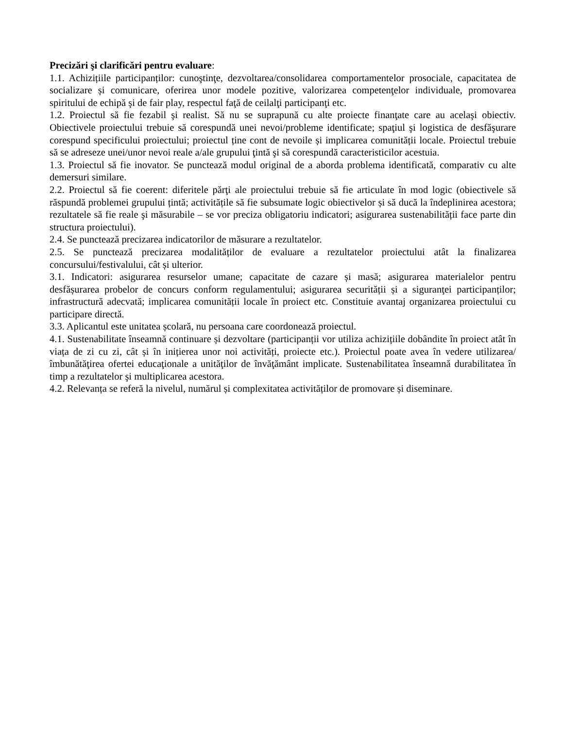Precizări şi clarificări pentru evaluare:
1.1. Achizițiile participanților: cunoştinţe, dezvoltarea/consolidarea comportamentelor prosociale, capacitatea de socializare și comunicare, oferirea unor modele pozitive, valorizarea competenţelor individuale, promovarea spiritului de echipă şi de fair play, respectul faţă de ceilalţi participanţi etc.
1.2. Proiectul să fie fezabil şi realist. Să nu se suprapună cu alte proiecte finanţate care au acelaşi obiectiv. Obiectivele proiectului trebuie să corespundă unei nevoi/probleme identificate; spaţiul şi logistica de desfăşurare corespund specificului proiectului; proiectul ține cont de nevoile și implicarea comunității locale. Proiectul trebuie să se adreseze unei/unor nevoi reale a/ale grupului ţintă şi să corespundă caracteristicilor acestuia.
1.3. Proiectul să fie inovator. Se punctează modul original de a aborda problema identificată, comparativ cu alte demersuri similare.
2.2. Proiectul să fie coerent: diferitele părţi ale proiectului trebuie să fie articulate în mod logic (obiectivele să răspundă problemei grupului țintă; activitățile să fie subsumate logic obiectivelor și să ducă la îndeplinirea acestora; rezultatele să fie reale şi măsurabile – se vor preciza obligatoriu indicatori; asigurarea sustenabilității face parte din structura proiectului).
2.4. Se punctează precizarea indicatorilor de măsurare a rezultatelor.
2.5. Se punctează precizarea modalităților de evaluare a rezultatelor proiectului atât la finalizarea concursului/festivalului, cât și ulterior.
3.1. Indicatori: asigurarea resurselor umane; capacitate de cazare și masă; asigurarea materialelor pentru desfășurarea probelor de concurs conform regulamentului; asigurarea securității și a siguranţei participanților; infrastructură adecvată; implicarea comunității locale în proiect etc. Constituie avantaj organizarea proiectului cu participare directă.
3.3. Aplicantul este unitatea școlară, nu persoana care coordonează proiectul.
4.1. Sustenabilitate înseamnă continuare și dezvoltare (participanții vor utiliza achizițiile dobândite în proiect atât în viața de zi cu zi, cât și în inițierea unor noi activități, proiecte etc.). Proiectul poate avea în vedere utilizarea/îmbunătăţirea ofertei educaţionale a unităţilor de învăţământ implicate. Sustenabilitatea înseamnă durabilitatea în timp a rezultatelor şi multiplicarea acestora.
4.2. Relevanța se referă la nivelul, numărul și complexitatea activităților de promovare și diseminare.